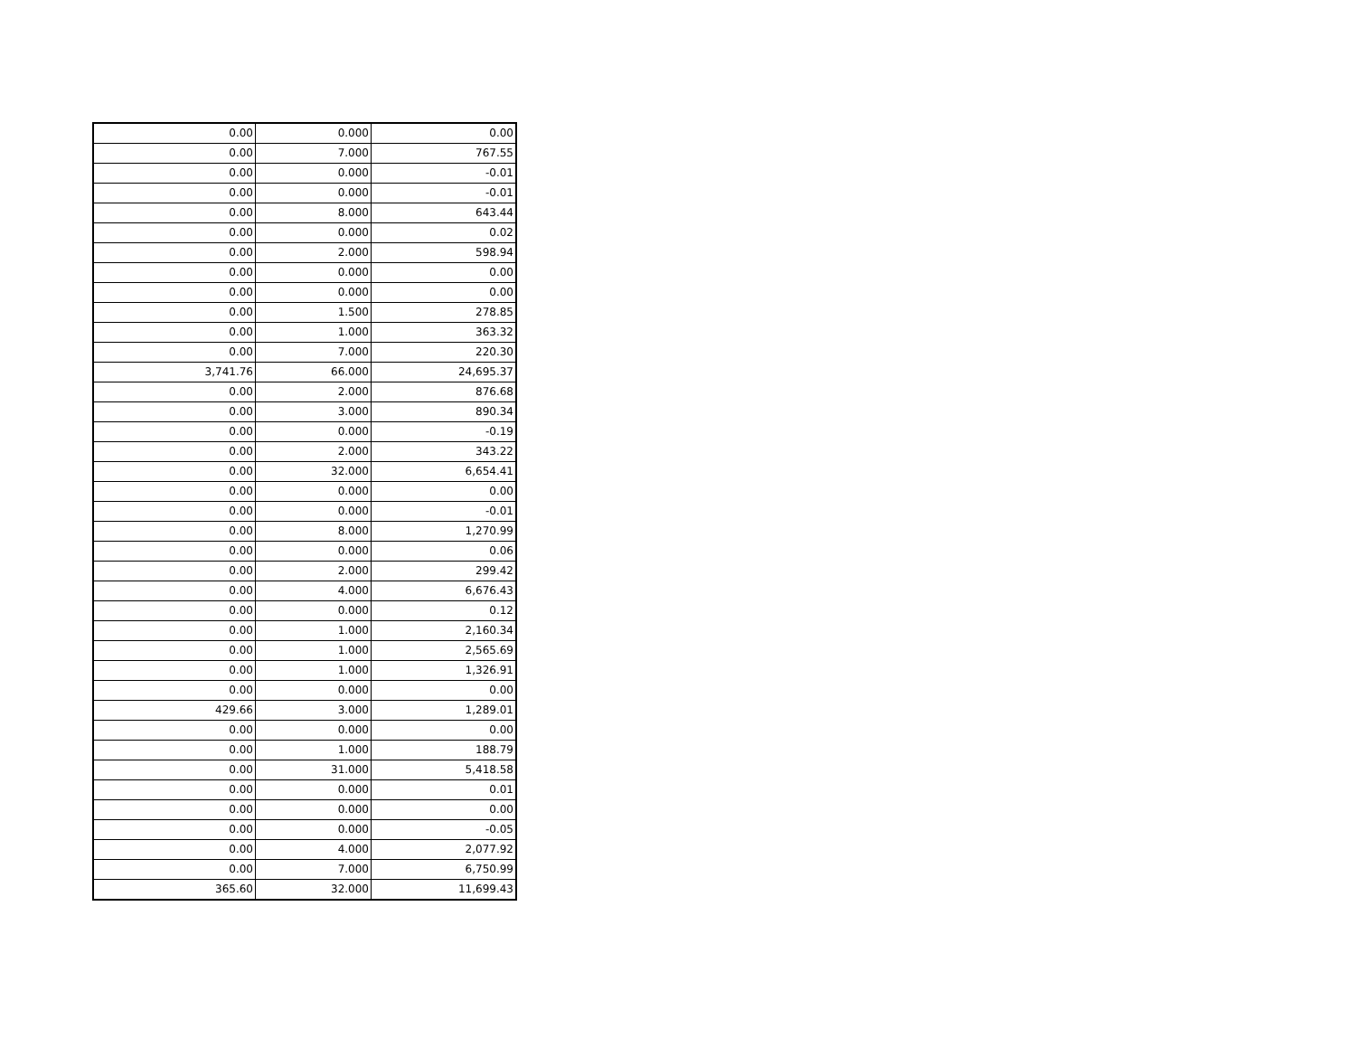| 0.00 | 0.000 | 0.00 |
| 0.00 | 7.000 | 767.55 |
| 0.00 | 0.000 | -0.01 |
| 0.00 | 0.000 | -0.01 |
| 0.00 | 8.000 | 643.44 |
| 0.00 | 0.000 | 0.02 |
| 0.00 | 2.000 | 598.94 |
| 0.00 | 0.000 | 0.00 |
| 0.00 | 0.000 | 0.00 |
| 0.00 | 1.500 | 278.85 |
| 0.00 | 1.000 | 363.32 |
| 0.00 | 7.000 | 220.30 |
| 3,741.76 | 66.000 | 24,695.37 |
| 0.00 | 2.000 | 876.68 |
| 0.00 | 3.000 | 890.34 |
| 0.00 | 0.000 | -0.19 |
| 0.00 | 2.000 | 343.22 |
| 0.00 | 32.000 | 6,654.41 |
| 0.00 | 0.000 | 0.00 |
| 0.00 | 0.000 | -0.01 |
| 0.00 | 8.000 | 1,270.99 |
| 0.00 | 0.000 | 0.06 |
| 0.00 | 2.000 | 299.42 |
| 0.00 | 4.000 | 6,676.43 |
| 0.00 | 0.000 | 0.12 |
| 0.00 | 1.000 | 2,160.34 |
| 0.00 | 1.000 | 2,565.69 |
| 0.00 | 1.000 | 1,326.91 |
| 0.00 | 0.000 | 0.00 |
| 429.66 | 3.000 | 1,289.01 |
| 0.00 | 0.000 | 0.00 |
| 0.00 | 1.000 | 188.79 |
| 0.00 | 31.000 | 5,418.58 |
| 0.00 | 0.000 | 0.01 |
| 0.00 | 0.000 | 0.00 |
| 0.00 | 0.000 | -0.05 |
| 0.00 | 4.000 | 2,077.92 |
| 0.00 | 7.000 | 6,750.99 |
| 365.60 | 32.000 | 11,699.43 |